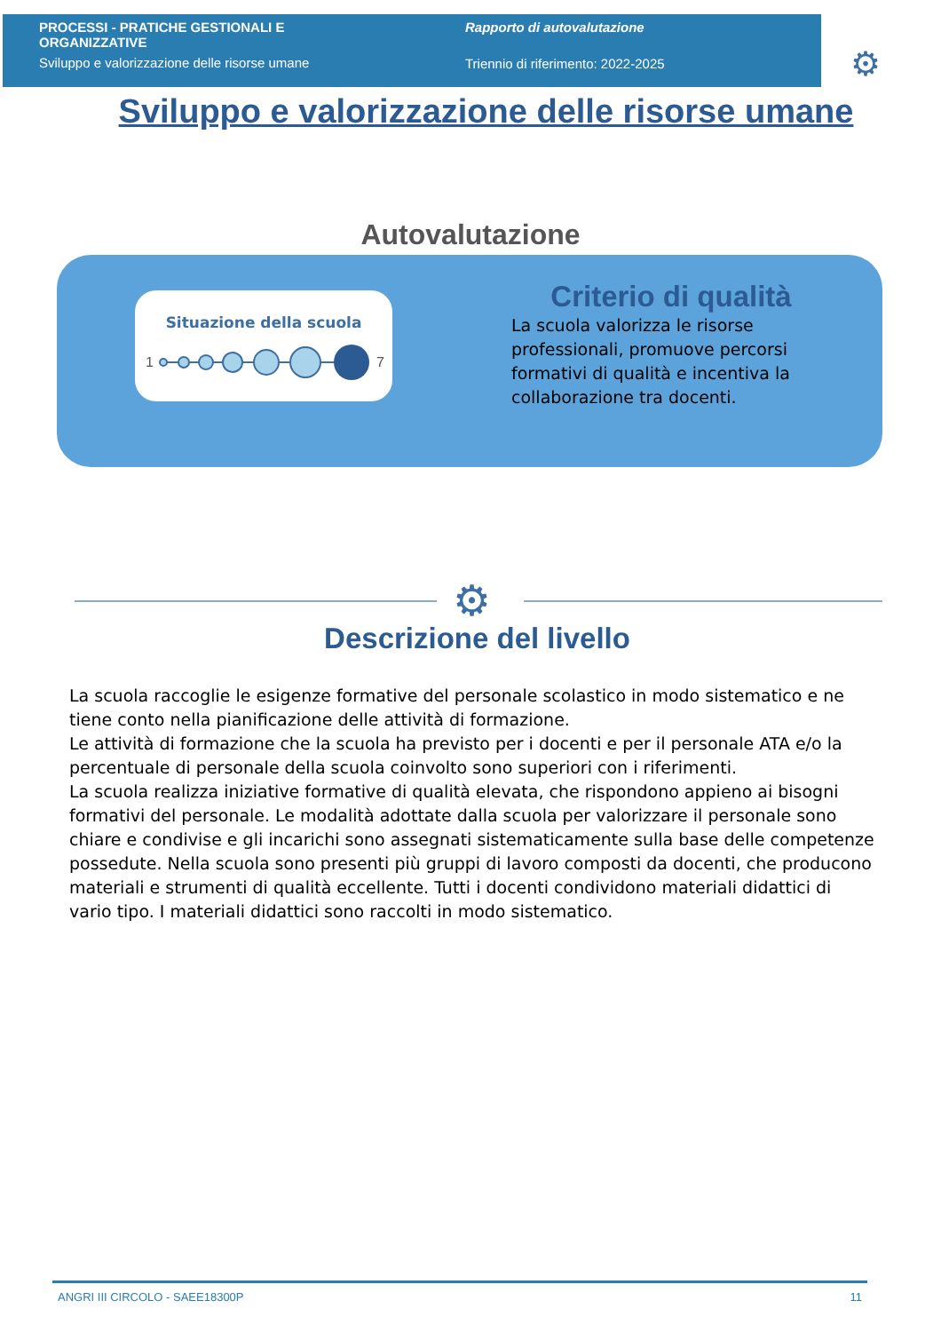PROCESSI - PRATICHE GESTIONALI E
ORGANIZZATIVE
Sviluppo e valorizzazione delle risorse umane
Rapporto di autovalutazione
Triennio di riferimento: 2022-2025
⚙
Sviluppo e valorizzazione delle risorse umane
Autovalutazione
Situazione della scuola
1
7
Criterio di qualità
La scuola valorizza le risorse professionali, promuove percorsi formativi di qualità e incentiva la collaborazione tra docenti.
⚙
Descrizione del livello
La scuola raccoglie le esigenze formative del personale scolastico in modo sistematico e ne tiene conto nella pianificazione delle attività di formazione.
Le attività di formazione che la scuola ha previsto per i docenti e per il personale ATA e/o la percentuale di personale della scuola coinvolto sono superiori con i riferimenti.
La scuola realizza iniziative formative di qualità elevata, che rispondono appieno ai bisogni formativi del personale. Le modalità adottate dalla scuola per valorizzare il personale sono chiare e condivise e gli incarichi sono assegnati sistematicamente sulla base delle competenze possedute. Nella scuola sono presenti più gruppi di lavoro composti da docenti, che producono materiali e strumenti di qualità eccellente. Tutti i docenti condividono materiali didattici di vario tipo. I materiali didattici sono raccolti in modo sistematico.
ANGRI III CIRCOLO - SAEE18300P 11